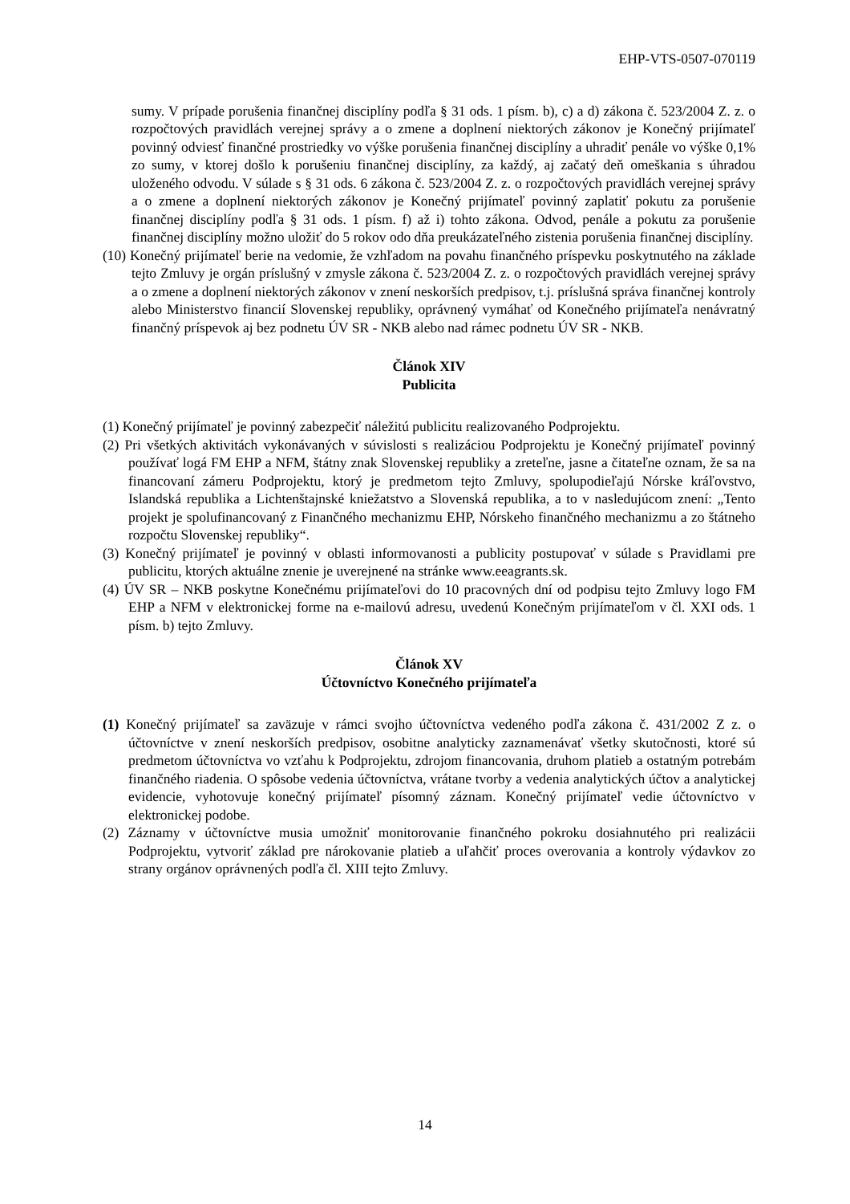EHP-VTS-0507-070119
sumy. V prípade porušenia finančnej disciplíny podľa § 31 ods. 1 písm. b), c) a d) zákona č. 523/2004 Z. z. o rozpočtových pravidlách verejnej správy a o zmene a doplnení niektorých zákonov je Konečný prijímateľ povinný odviesť finančné prostriedky vo výške porušenia finančnej disciplíny a uhradiť penále vo výške 0,1% zo sumy, v ktorej došlo k porušeniu finančnej disciplíny, za každý, aj začatý deň omeškania s úhradou uloženého odvodu. V súlade s § 31 ods. 6 zákona č. 523/2004 Z. z. o rozpočtových pravidlách verejnej správy a o zmene a doplnení niektorých zákonov je Konečný prijímateľ povinný zaplatiť pokutu za porušenie finančnej disciplíny podľa § 31 ods. 1 písm. f) až i) tohto zákona. Odvod, penále a pokutu za porušenie finančnej disciplíny možno uložiť do 5 rokov odo dňa preukázateľného zistenia porušenia finančnej disciplíny.
(10) Konečný prijímateľ berie na vedomie, že vzhľadom na povahu finančného príspevku poskytnutého na základe tejto Zmluvy je orgán príslušný v zmysle zákona č. 523/2004 Z. z. o rozpočtových pravidlách verejnej správy a o zmene a doplnení niektorých zákonov v znení neskorších predpisov, t.j. príslušná správa finančnej kontroly alebo Ministerstvo financií Slovenskej republiky, oprávnený vymáhať od Konečného prijímateľa nenávratný finančný príspevok aj bez podnetu ÚV SR - NKB alebo nad rámec podnetu ÚV SR - NKB.
Článok XIV
Publicita
(1) Konečný prijímateľ je povinný zabezpečiť náležitú publicitu realizovaného Podprojektu.
(2) Pri všetkých aktivitách vykonávaných v súvislosti s realizáciou Podprojektu je Konečný prijímateľ povinný používať logá FM EHP a NFM, štátny znak Slovenskej republiky a zreteľne, jasne a čitateľne oznam, že sa na financovaní zámeru Podprojektu, ktorý je predmetom tejto Zmluvy, spolupodieľajú Nórske kráľovstvo, Islandská republika a Lichtenštajnské kniežatstvo a Slovenská republika, a to v nasledujúcom znení: „Tento projekt je spolufinancovaný z Finančného mechanizmu EHP, Nórskeho finančného mechanizmu a zo štátneho rozpočtu Slovenskej republiky“.
(3) Konečný prijímateľ je povinný v oblasti informovanosti a publicity postupovať v súlade s Pravidlami pre publicitu, ktorých aktuálne znenie je uverejnené na stránke www.eeagrants.sk.
(4) ÚV SR – NKB poskytne Konečnému prijímateľovi do 10 pracovných dní od podpisu tejto Zmluvy logo FM EHP a NFM v elektronickej forme na e-mailovú adresu, uvedenú Konečným prijímateľom v čl. XXI ods. 1 písm. b) tejto Zmluvy.
Článok XV
Účtovníctvo Konečného prijímateľa
(1) Konečný prijímateľ sa zaväzuje v rámci svojho účtovníctva vedeného podľa zákona č. 431/2002 Z z. o účtovníctve v znení neskorších predpisov, osobitne analyticky zaznamenávať všetky skutočnosti, ktoré sú predmetom účtovníctva vo vzťahu k Podprojektu, zdrojom financovania, druhom platieb a ostatným potrebám finančného riadenia. O spôsobe vedenia účtovníctva, vrátane tvorby a vedenia analytických účtov a analytickej evidencie, vyhotovuje konečný prijímateľ písomný záznam. Konečný prijímateľ vedie účtovníctvo v elektronickej podobe.
(2) Záznamy v účtovníctve musia umožniť monitorovanie finančného pokroku dosiahnutého pri realizácii Podprojektu, vytvoriť základ pre nárokovanie platieb a uľahčiť proces overovania a kontroly výdavkov zo strany orgánov oprávnených podľa čl. XIII tejto Zmluvy.
14